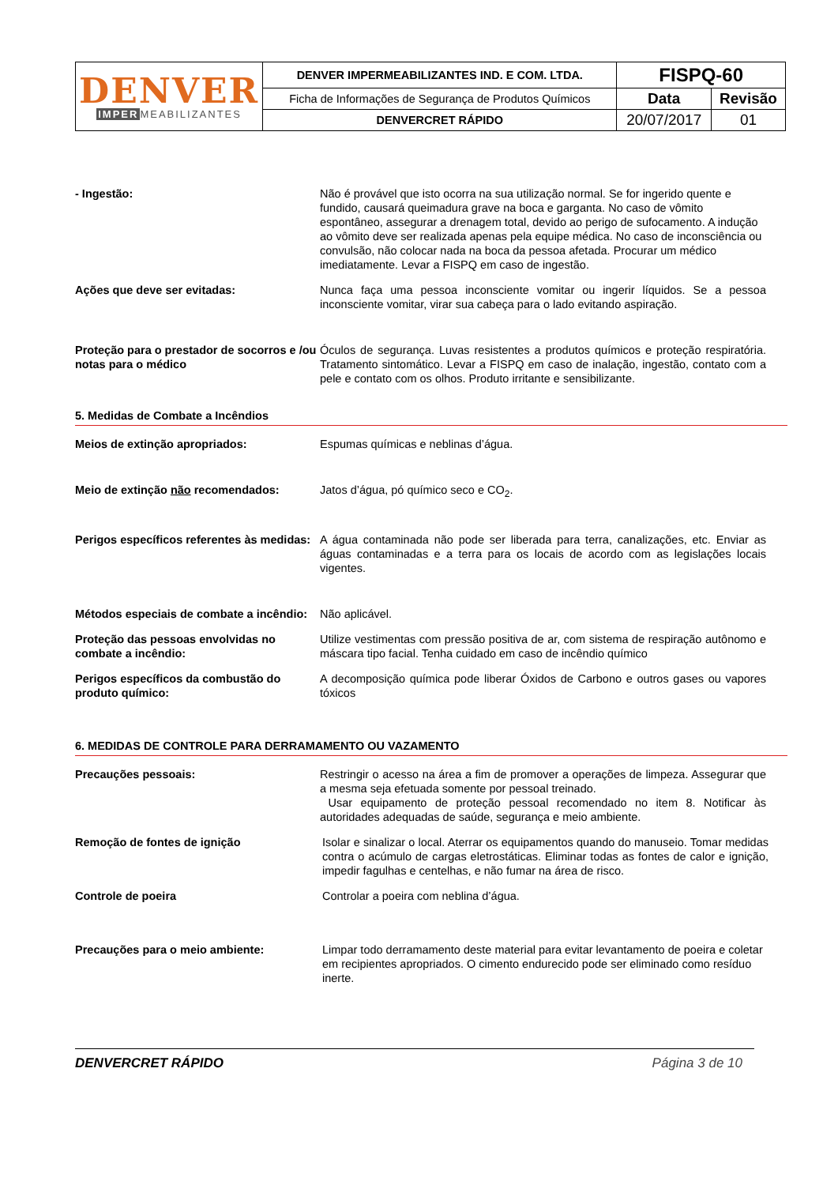| DENVER IMPER MEABILIZANTES | DENVER IMPERMEABILIZANTES IND. E COM. LTDA. | FISPQ-60 | |
| | Ficha de Informações de Segurança de Produtos Químicos | Data | Revisão |
| | DENVERCRET RÁPIDO | 20/07/2017 | 01 |
- Ingestão: Não é provável que isto ocorra na sua utilização normal. Se for ingerido quente e fundido, causará queimadura grave na boca e garganta. No caso de vômito espontâneo, assegurar a drenagem total, devido ao perigo de sufocamento. A indução ao vômito deve ser realizada apenas pela equipe médica. No caso de inconsciência ou convulsão, não colocar nada na boca da pessoa afetada. Procurar um médico imediatamente. Levar a FISPQ em caso de ingestão.
Ações que deve ser evitadas: Nunca faça uma pessoa inconsciente vomitar ou ingerir líquidos. Se a pessoa inconsciente vomitar, virar sua cabeça para o lado evitando aspiração.
Proteção para o prestador de socorros e /ou notas para o médico
Óculos de segurança. Luvas resistentes a produtos químicos e proteção respiratória. Tratamento sintomático. Levar a FISPQ em caso de inalação, ingestão, contato com a pele e contato com os olhos. Produto irritante e sensibilizante.
5. Medidas de Combate a Incêndios
Meios de extinção apropriados: Espumas químicas e neblinas d’água.
Meio de extinção não recomendados: Jatos d’água, pó químico seco e CO<sub>2</sub>.
Perigos específicos referentes às medidas:
A água contaminada não pode ser liberada para terra, canalizações, etc. Enviar as águas contaminadas e a terra para os locais de acordo com as legislações locais vigentes.
Métodos especiais de combate a incêndio:
Não aplicável.
Proteção das pessoas envolvidas no combate a incêndio:
Utilize vestimentas com pressão positiva de ar, com sistema de respiração autônomo e máscara tipo facial. Tenha cuidado em caso de incêndio químico
Perigos específicos da combustão do produto químico:
A decomposição química pode liberar Óxidos de Carbono e outros gases ou vapores tóxicos
6. MEDIDAS DE CONTROLE PARA DERRAMAMENTO OU VAZAMENTO
Precauções pessoais: Restringir o acesso na área a fim de promover a operações de limpeza. Assegurar que a mesma seja efetuada somente por pessoal treinado.
Usar equipamento de proteção pessoal recomendado no item 8. Notificar às autoridades adequadas de saúde, segurança e meio ambiente.
Remoção de fontes de ignição Isolar e sinalizar o local. Aterrar os equipamentos quando do manuseio. Tomar medidas contra o acúmulo de cargas eletrostáticas. Eliminar todas as fontes de calor e ignição, impedir fagulhas e centelhas, e não fumar na área de risco.
Controle de poeira Controlar a poeira com neblina d’água.
Precauções para o meio ambiente: Limpar todo derramamento deste material para evitar levantamento de poeira e coletar em recipientes apropriados. O cimento endurecido pode ser eliminado como resíduo inerte.
DENVERCRET RÁPIDO Página 3 de 10